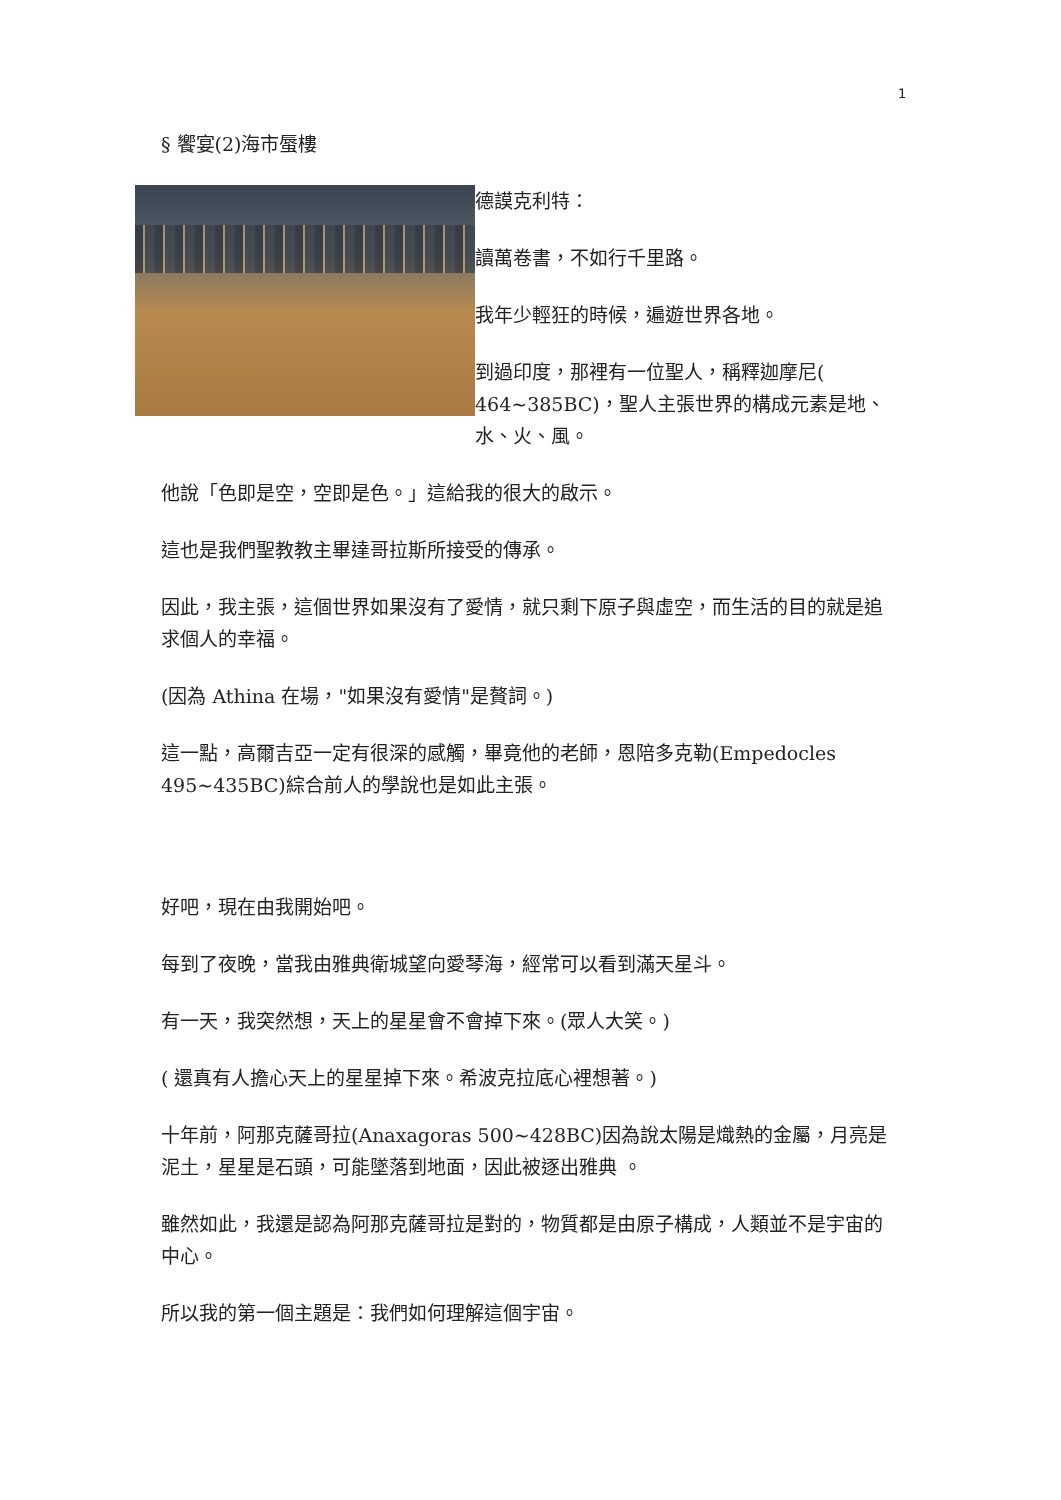1
§ 饗宴(2)海市蜃樓
德謨克利特：
讀萬卷書，不如行千里路。
我年少輕狂的時候，遍遊世界各地。
到過印度，那裡有一位聖人，稱釋迦摩尼( 464~385BC)，聖人主張世界的構成元素是地、水、火、風。
他說「色即是空，空即是色。」這給我的很大的啟示。
這也是我們聖教教主畢達哥拉斯所接受的傳承。
因此，我主張，這個世界如果沒有了愛情，就只剩下原子與虛空，而生活的目的就是追求個人的幸福。
(因為 Athina 在場，"如果沒有愛情"是贅詞。)
這一點，高爾吉亞一定有很深的感觸，畢竟他的老師，恩陪多克勒(Empedocles 495~435BC)綜合前人的學說也是如此主張。
好吧，現在由我開始吧。
每到了夜晚，當我由雅典衛城望向愛琴海，經常可以看到滿天星斗。
有一天，我突然想，天上的星星會不會掉下來。(眾人大笑。)
( 還真有人擔心天上的星星掉下來。希波克拉底心裡想著。)
十年前，阿那克薩哥拉(Anaxagoras 500~428BC)因為說太陽是熾熱的金屬，月亮是泥土，星星是石頭，可能墜落到地面，因此被逐出雅典 。
雖然如此，我還是認為阿那克薩哥拉是對的，物質都是由原子構成，人類並不是宇宙的中心。
所以我的第一個主題是：我們如何理解這個宇宙。